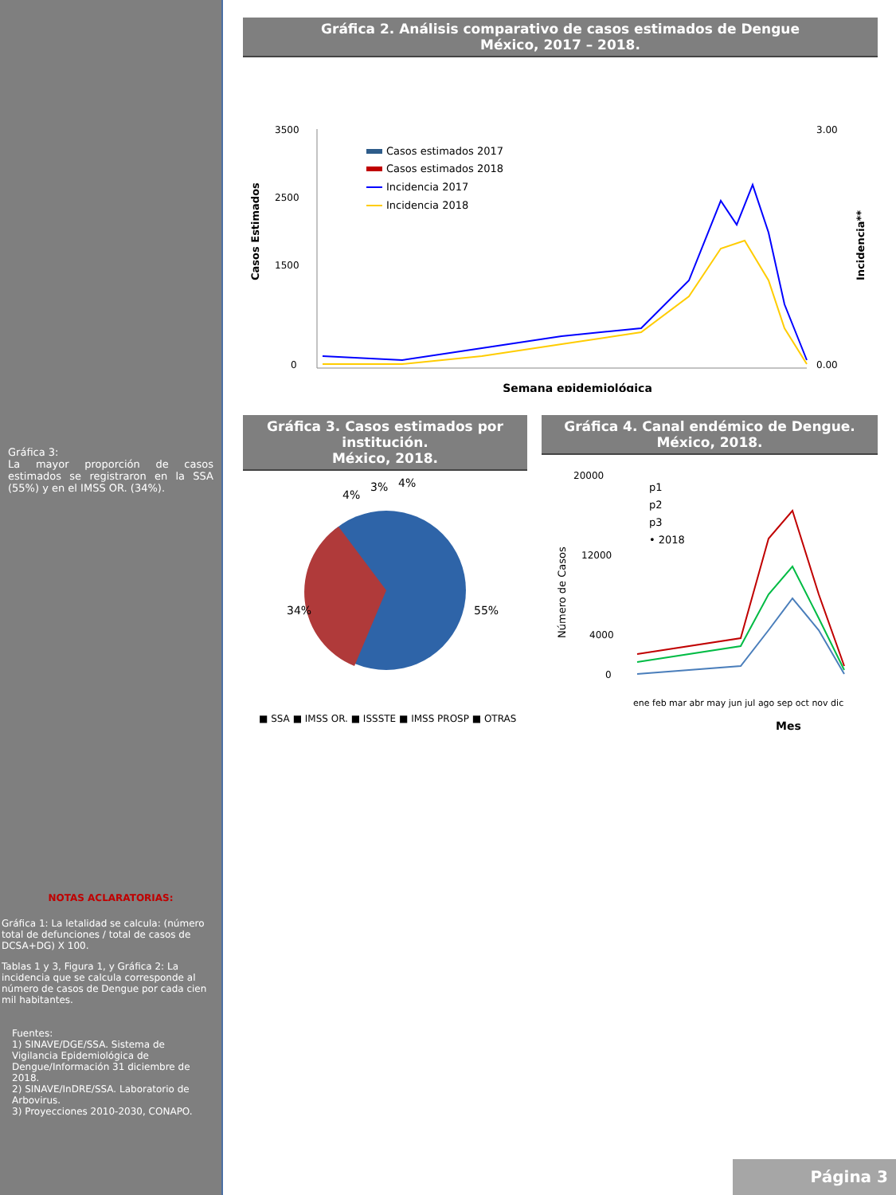Gráfica 3:
La mayor proporción de casos estimados se registraron en la SSA (55%) y en el IMSS OR. (34%).
NOTAS ACLARATORIAS:
Gráfica 1: La letalidad se calcula: (número total de defunciones / total de casos de DCSA+DG) X 100.
Tablas 1 y 3, Figura 1, y Gráfica 2: La incidencia que se calcula corresponde al número de casos de Dengue por cada cien mil habitantes.
Fuentes:
1) SINAVE/DGE/SSA. Sistema de Vigilancia Epidemiológica de Dengue/Información 31 diciembre de 2018.
2) SINAVE/InDRE/SSA. Laboratorio de Arbovirus.
3) Proyecciones 2010-2030, CONAPO.
Gráfica 2. Análisis comparativo de casos estimados de Dengue
México, 2017 – 2018.
3500
2500
1500
0
3.00
0.00
Casos Estimados
Incidencia**
Casos estimados 2017
Casos estimados 2018
Incidencia 2017
Incidencia 2018
Semana epidemiológica
Gráfica 3. Casos estimados por institución.
México, 2018.
34%
55%
4%
3%
4%
■ SSA ■ IMSS OR. ■ ISSSTE ■ IMSS PROSP ■ OTRAS
Gráfica 4. Canal endémico de Dengue.
México, 2018.
20000
12000
4000
0
Número de Casos
p1
p2
p3
• 2018
ene feb mar abr may jun jul ago sep oct nov dic
Mes
Página 3